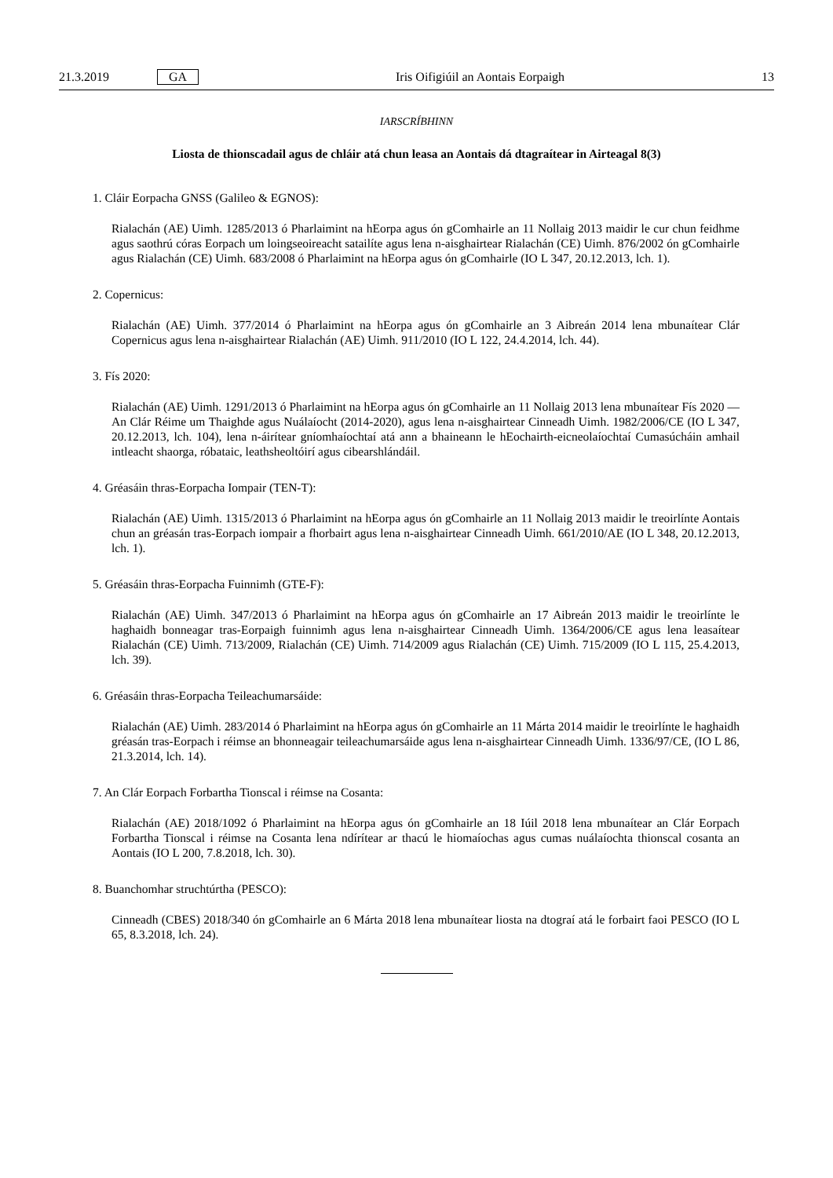21.3.2019 GA Iris Oifigiúil an Aontais Eorpaigh 13
IARSCRÍBHINN
Liosta de thionscadail agus de chláir atá chun leasa an Aontais dá dtagraítear in Airteagal 8(3)
1. Cláir Eorpacha GNSS (Galileo & EGNOS):
Rialachán (AE) Uimh. 1285/2013 ó Pharlaimint na hEorpa agus ón gComhairle an 11 Nollaig 2013 maidir le cur chun feidhme agus saothrú córas Eorpach um loingseoireacht satailíte agus lena n-aisghairtear Rialachán (CE) Uimh. 876/2002 ón gComhairle agus Rialachán (CE) Uimh. 683/2008 ó Pharlaimint na hEorpa agus ón gComhairle (IO L 347, 20.12.2013, lch. 1).
2. Copernicus:
Rialachán (AE) Uimh. 377/2014 ó Pharlaimint na hEorpa agus ón gComhairle an 3 Aibreán 2014 lena mbunaítear Clár Copernicus agus lena n-aisghairtear Rialachán (AE) Uimh. 911/2010 (IO L 122, 24.4.2014, lch. 44).
3. Fís 2020:
Rialachán (AE) Uimh. 1291/2013 ó Pharlaimint na hEorpa agus ón gComhairle an 11 Nollaig 2013 lena mbunaítear Fís 2020 — An Clár Réime um Thaighde agus Nuálaíocht (2014-2020), agus lena n-aisghairtear Cinneadh Uimh. 1982/2006/CE (IO L 347, 20.12.2013, lch. 104), lena n-áirítear gníomhaíochtaí atá ann a bhaineann le hEochairth-eicneolaíochtaí Cumasúcháin amhail intleacht shaorga, róbataic, leathsheoltóirí agus cibearshlándáil.
4. Gréasáin thras-Eorpacha Iompair (TEN-T):
Rialachán (AE) Uimh. 1315/2013 ó Pharlaimint na hEorpa agus ón gComhairle an 11 Nollaig 2013 maidir le treoirlínte Aontais chun an gréasán tras-Eorpach iompair a fhorbairt agus lena n-aisghairtear Cinneadh Uimh. 661/2010/AE (IO L 348, 20.12.2013, lch. 1).
5. Gréasáin thras-Eorpacha Fuinnimh (GTE-F):
Rialachán (AE) Uimh. 347/2013 ó Pharlaimint na hEorpa agus ón gComhairle an 17 Aibreán 2013 maidir le treoirlínte le haghaidh bonneagar tras-Eorpaigh fuinnimh agus lena n-aisghairtear Cinneadh Uimh. 1364/2006/CE agus lena leasaítear Rialachán (CE) Uimh. 713/2009, Rialachán (CE) Uimh. 714/2009 agus Rialachán (CE) Uimh. 715/2009 (IO L 115, 25.4.2013, lch. 39).
6. Gréasáin thras-Eorpacha Teileachumarsáide:
Rialachán (AE) Uimh. 283/2014 ó Pharlaimint na hEorpa agus ón gComhairle an 11 Márta 2014 maidir le treoirlínte le haghaidh gréasán tras-Eorpach i réimse an bhonneagair teileachumarsáide agus lena n-aisghairtear Cinneadh Uimh. 1336/97/CE, (IO L 86, 21.3.2014, lch. 14).
7. An Clár Eorpach Forbartha Tionscal i réimse na Cosanta:
Rialachán (AE) 2018/1092 ó Pharlaimint na hEorpa agus ón gComhairle an 18 Iúil 2018 lena mbunaítear an Clár Eorpach Forbartha Tionscal i réimse na Cosanta lena ndírítear ar thacú le hiomaíochas agus cumas nuálaíochta thionscal cosanta an Aontais (IO L 200, 7.8.2018, lch. 30).
8. Buanchomhar struchtúrtha (PESCO):
Cinneadh (CBES) 2018/340 ón gComhairle an 6 Márta 2018 lena mbunaítear liosta na dtograí atá le forbairt faoi PESCO (IO L 65, 8.3.2018, lch. 24).